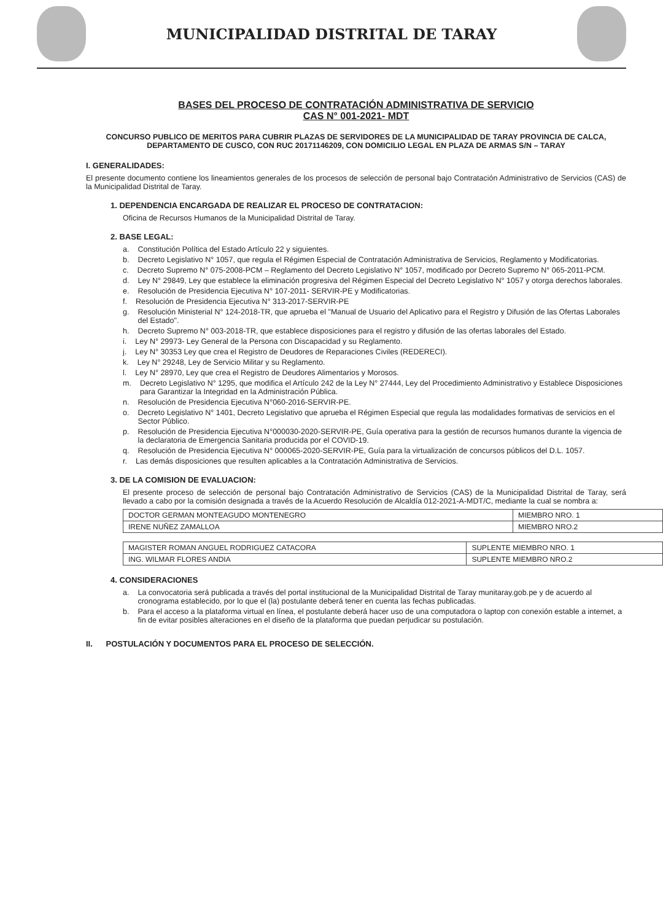MUNICIPALIDAD DISTRITAL DE TARAY
BASES DEL PROCESO DE CONTRATACIÓN ADMINISTRATIVA DE SERVICIO
CAS N° 001-2021- MDT
CONCURSO PUBLICO DE MERITOS PARA CUBRIR PLAZAS DE SERVIDORES DE LA MUNICIPALIDAD DE TARAY PROVINCIA DE CALCA, DEPARTAMENTO DE CUSCO, CON RUC 20171146209, CON DOMICILIO LEGAL EN PLAZA DE ARMAS S/N – TARAY
I. GENERALIDADES:
El presente documento contiene los lineamientos generales de los procesos de selección de personal bajo Contratación Administrativo de Servicios (CAS) de la Municipalidad Distrital de Taray.
1. DEPENDENCIA ENCARGADA DE REALIZAR EL PROCESO DE CONTRATACION:
Oficina de Recursos Humanos de la Municipalidad Distrital de Taray.
2. BASE LEGAL:
a. Constitución Política del Estado Artículo 22 y siguientes.
b. Decreto Legislativo N° 1057, que regula el Régimen Especial de Contratación Administrativa de Servicios, Reglamento y Modificatorias.
c. Decreto Supremo N° 075-2008-PCM – Reglamento del Decreto Legislativo N° 1057, modificado por Decreto Supremo N° 065-2011-PCM.
d. Ley N° 29849, Ley que establece la eliminación progresiva del Régimen Especial del Decreto Legislativo N° 1057 y otorga derechos laborales.
e. Resolución de Presidencia Ejecutiva N° 107-2011- SERVIR-PE y Modificatorias.
f. Resolución de Presidencia Ejecutiva N° 313-2017-SERVIR-PE
g. Resolución Ministerial N° 124-2018-TR, que aprueba el "Manual de Usuario del Aplicativo para el Registro y Difusión de las Ofertas Laborales del Estado".
h. Decreto Supremo N° 003-2018-TR, que establece disposiciones para el registro y difusión de las ofertas laborales del Estado.
i. Ley N° 29973- Ley General de la Persona con Discapacidad y su Reglamento.
j. Ley N° 30353 Ley que crea el Registro de Deudores de Reparaciones Civiles (REDERECI).
k. Ley N° 29248, Ley de Servicio Militar y su Reglamento.
l. Ley N° 28970, Ley que crea el Registro de Deudores Alimentarios y Morosos.
m. Decreto Legislativo N° 1295, que modifica el Artículo 242 de la Ley N° 27444, Ley del Procedimiento Administrativo y Establece Disposiciones para Garantizar la Integridad en la Administración Pública.
n. Resolución de Presidencia Ejecutiva N°060-2016-SERVIR-PE.
o. Decreto Legislativo N° 1401, Decreto Legislativo que aprueba el Régimen Especial que regula las modalidades formativas de servicios en el Sector Público.
p. Resolución de Presidencia Ejecutiva N°000030-2020-SERVIR-PE, Guía operativa para la gestión de recursos humanos durante la vigencia de la declaratoria de Emergencia Sanitaria producida por el COVID-19.
q. Resolución de Presidencia Ejecutiva N° 000065-2020-SERVIR-PE, Guía para la virtualización de concursos públicos del D.L. 1057.
r. Las demás disposiciones que resulten aplicables a la Contratación Administrativa de Servicios.
3. DE LA COMISION DE EVALUACION:
El presente proceso de selección de personal bajo Contratación Administrativo de Servicios (CAS) de la Municipalidad Distrital de Taray, será llevado a cabo por la comisión designada a través de la Acuerdo Resolución de Alcaldía 012-2021-A-MDT/C, mediante la cual se nombra a:
| DOCTOR GERMAN MONTEAGUDO MONTENEGRO | MIEMBRO NRO. 1 |
| IRENE NUÑEZ ZAMALLOA | MIEMBRO NRO.2 |
| MAGISTER ROMAN ANGUEL RODRIGUEZ CATACORA | SUPLENTE MIEMBRO NRO. 1 |
| ING. WILMAR FLORES ANDIA | SUPLENTE MIEMBRO NRO.2 |
4. CONSIDERACIONES
a. La convocatoria será publicada a través del portal institucional de la Municipalidad Distrital de Taray munitaray.gob.pe y de acuerdo al cronograma establecido, por lo que el (la) postulante deberá tener en cuenta las fechas publicadas.
b. Para el acceso a la plataforma virtual en línea, el postulante deberá hacer uso de una computadora o laptop con conexión estable a internet, a fin de evitar posibles alteraciones en el diseño de la plataforma que puedan perjudicar su postulación.
II. POSTULACIÓN Y DOCUMENTOS PARA EL PROCESO DE SELECCIÓN.